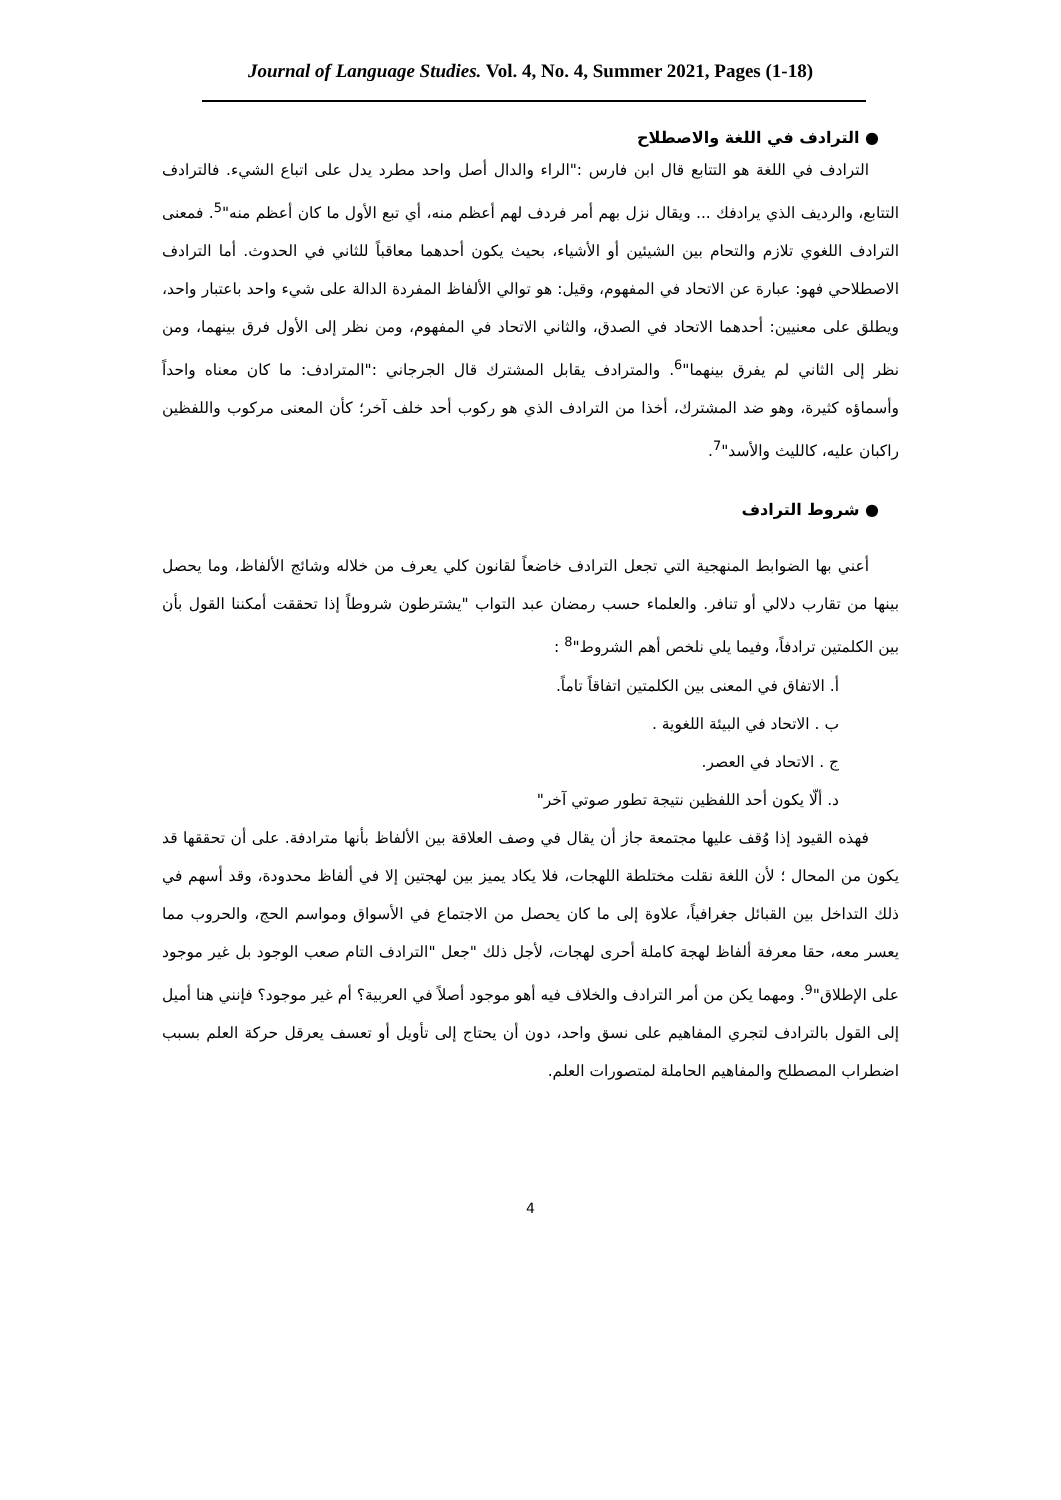Journal of Language Studies. Vol. 4, No. 4, Summer 2021, Pages (1-18)
● الترادف في اللغة والاصطلاح
الترادف في اللغة هو التتابع قال ابن فارس :"الراء والدال أصل واحد مطرد يدل على اتباع الشيء. فالترادف التتابع، والرديف الذي يرادفك ... ويقال نزل بهم أمر فردف لهم أعظم منه، أي تبع الأول ما كان أعظم منه"<sup>5</sup>. فمعنى الترادف اللغوي تلازم والتحام بين الشيئين أو الأشياء، بحيث يكون أحدهما معاقباً للثاني في الحدوث. أما الترادف الاصطلاحي فهو: عبارة عن الاتحاد في المفهوم، وقيل: هو توالي الألفاظ المفردة الدالة على شيء واحد باعتبار واحد، ويطلق على معنيين: أحدهما الاتحاد في الصدق، والثاني الاتحاد في المفهوم، ومن نظر إلى الأول فرق بينهما، ومن نظر إلى الثاني لم يفرق بينهما"<sup>6</sup>. والمترادف يقابل المشترك قال الجرجاني :"المترادف: ما كان معناه واحداً وأسماؤه كثيرة، وهو ضد المشترك، أخذا من الترادف الذي هو ركوب أحد خلف آخر؛ كأن المعنى مركوب واللفظين راكبان عليه، كالليث والأسد"<sup>7</sup>.
● شروط الترادف
أعني بها الضوابط المنهجية التي تجعل الترادف خاضعاً لقانون كلي يعرف من خلاله وشائج الألفاظ، وما يحصل بينها من تقارب دلالي أو تنافر. والعلماء حسب رمضان عبد التواب "يشترطون شروطاً إذا تحققت أمكننا القول بأن بين الكلمتين ترادفاً، وفيما يلي نلخص أهم الشروط"<sup>8</sup> :
أ. الاتفاق في المعنى بين الكلمتين اتفاقاً تاماً.
ب . الاتحاد في البيئة اللغوية .
ج . الاتحاد في العصر.
د. ألّا يكون أحد اللفظين نتيجة تطور صوتي آخر"
فهذه القيود إذا وُقف عليها مجتمعة جاز أن يقال في وصف العلاقة بين الألفاظ بأنها مترادفة. على أن تحققها قد يكون من المحال ؛ لأن اللغة نقلت مختلطة اللهجات، فلا يكاد يميز بين لهجتين إلا في ألفاظ محدودة، وقد أسهم في ذلك التداخل بين القبائل جغرافياً، علاوة إلى ما كان يحصل من الاجتماع في الأسواق ومواسم الحج، والحروب مما يعسر معه، حقا معرفة ألفاظ لهجة كاملة أحرى لهجات، لأجل ذلك "جعل "الترادف التام صعب الوجود بل غير موجود على الإطلاق"<sup>9</sup>. ومهما يكن من أمر الترادف والخلاف فيه أهو موجود أصلاً في العربية؟ أم غير موجود؟ فإنني هنا أميل إلى القول بالترادف لتجري المفاهيم على نسق واحد، دون أن يحتاج إلى تأويل أو تعسف يعرقل حركة العلم بسبب اضطراب المصطلح والمفاهيم الحاملة لمتصورات العلم.
4